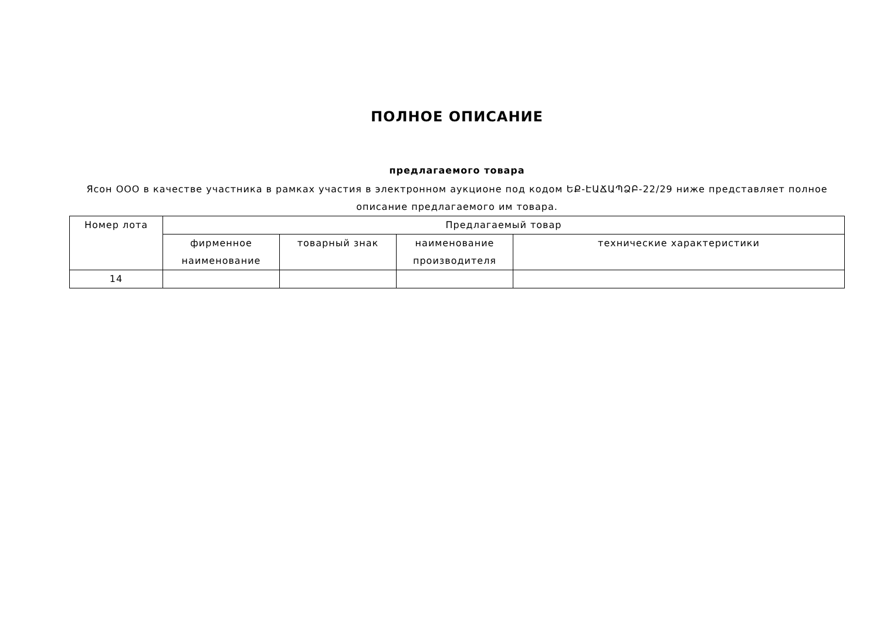ПОЛНОЕ ОПИСАНИЕ
предлагаемого товара
Ясон ООО в качестве участника в рамках участия в электронном аукционе под кодом ԵՔ-ԷԱՃԱՊՁԲ-22/29 ниже представляет полное описание предлагаемого им товара.
| Номер лота | Предлагаемый товар | | | |
| --- | --- | --- | --- | --- |
| | фирменное наименование | товарный знак | наименование производителя | технические характеристики |
| 14 | | | | |